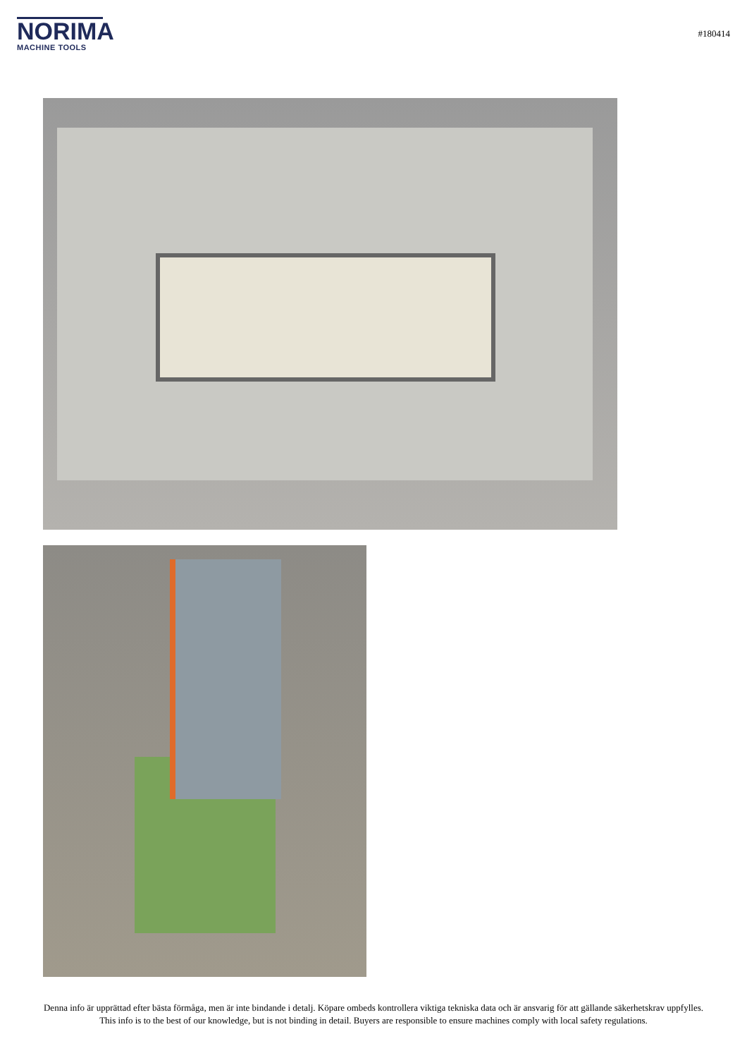NORIMA
MACHINE TOOLS
#180414
Denna info är upprättad efter bästa förmåga, men är inte bindande i detalj. Köpare ombeds kontrollera viktiga tekniska data och är ansvarig för att gällande säkerhetskrav uppfylles.
This info is to the best of our knowledge, but is not binding in detail. Buyers are responsible to ensure machines comply with local safety regulations.